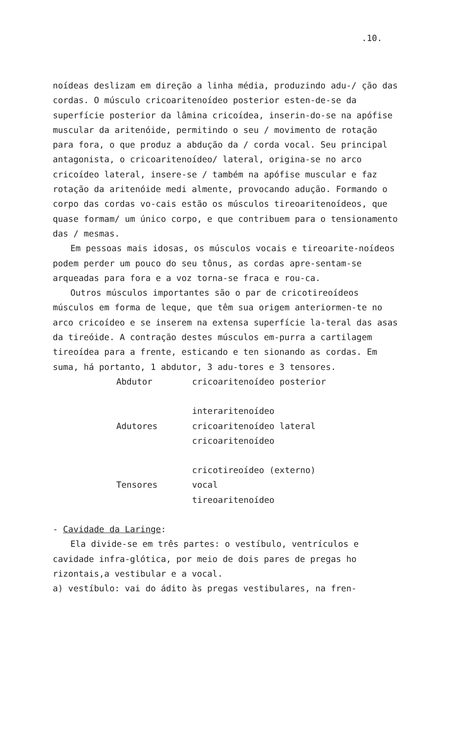.10.
noídeas deslizam em direção a linha média, produzindo adu-/ ção das cordas. O músculo cricoaritenoídeo posterior esten-de-se da superfície posterior da lâmina cricoídea, inserin-do-se na apófise muscular da aritenóide, permitindo o seu / movimento de rotação para fora, o que produz a abdução da / corda vocal. Seu principal antagonista, o cricoaritenoídeo/ lateral, origina-se no arco cricoídeo lateral, insere-se / também na apófise muscular e faz rotação da aritenóide medi almente, provocando adução. Formando o corpo das cordas vo-cais estão os músculos tireoaritenoídeos, que quase formam/ um único corpo, e que contribuem para o tensionamento das / mesmas.
Em pessoas mais idosas, os músculos vocais e tireoarite-noídeos podem perder um pouco do seu tônus, as cordas apre-sentam-se arqueadas para fora e a voz torna-se fraca e rou-ca.
Outros músculos importantes são o par de cricotireoídeos músculos em forma de leque, que têm sua origem anteriormen-te no arco cricoídeo e se inserem na extensa superfície la-teral das asas da tireóide. A contração destes músculos em-purra a cartilagem tireoídea para a frente, esticando e ten sionando as cordas. Em suma, há portanto, 1 abdutor, 3 adu-tores e 3 tensores.
| Abdutor | cricoaritenoídeo posterior |
| Adutores | interaritenoídeo |
| | cricoaritenoídeo lateral |
| | cricoaritenoídeo |
| Tensores | cricotireoídeo (externo) |
| | vocal |
| | tireoaritenoídeo |
- Cavidade da Laringe:
Ela divide-se em três partes: o vestíbulo, ventrículos e cavidade infra-glótica, por meio de dois pares de pregas ho rizontais,a vestibular e a vocal.
a) vestíbulo: vai do ádito às pregas vestibulares, na fren-